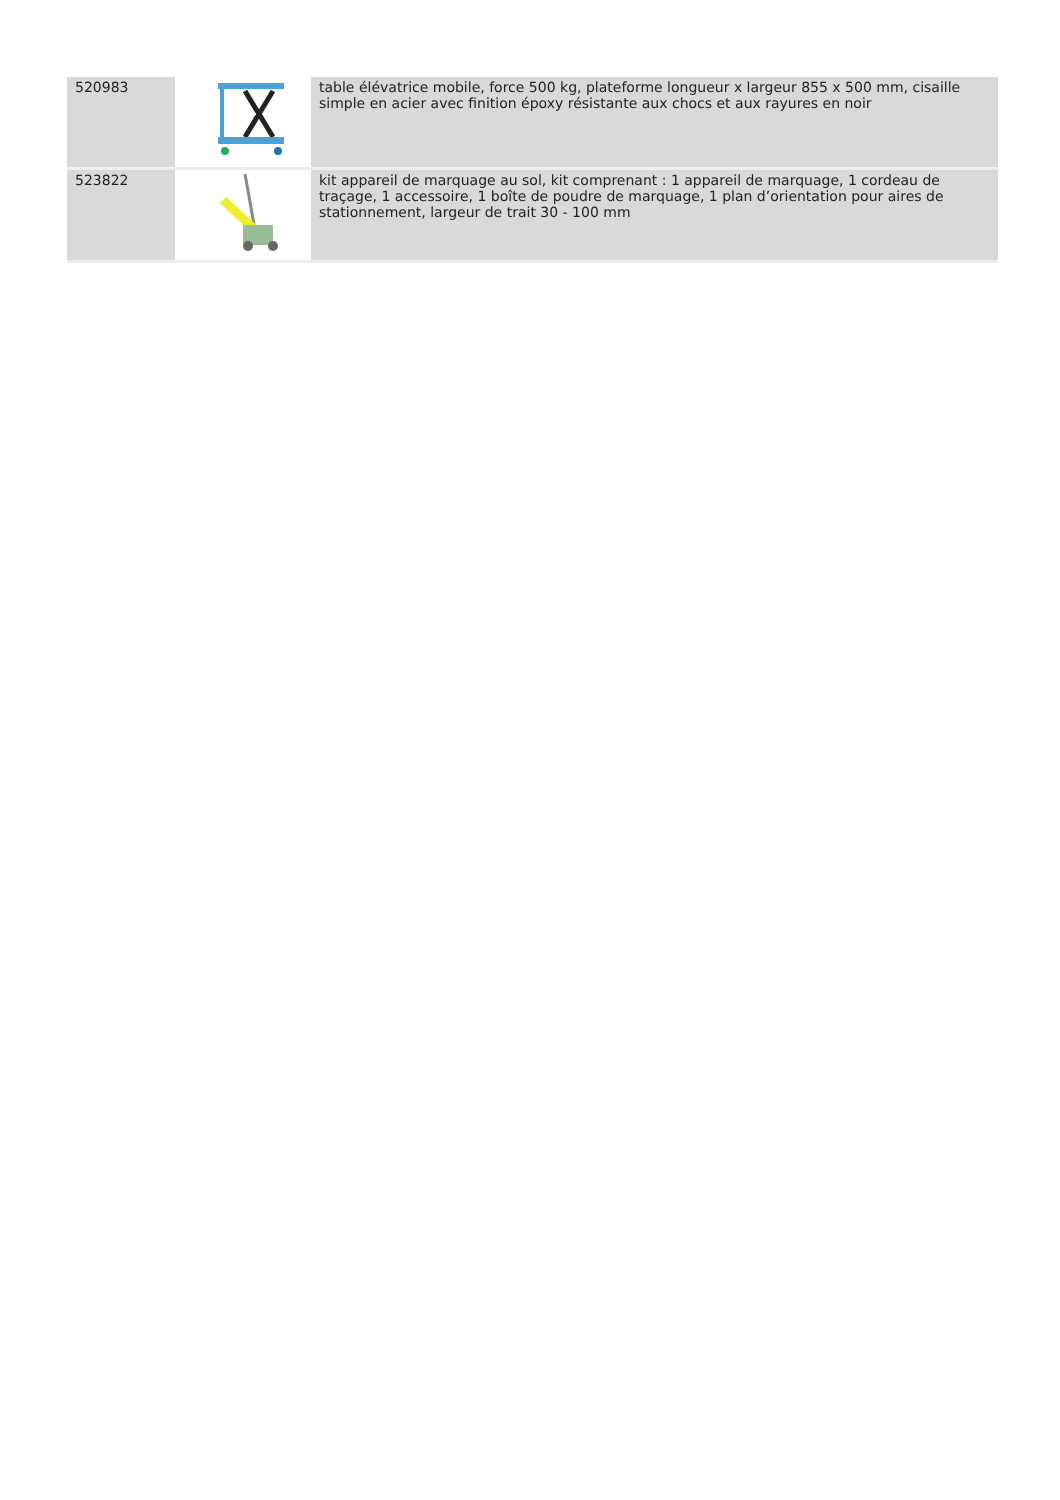| 520983 | | table élévatrice mobile, force 500 kg, plateforme longueur x largeur 855 x 500 mm, cisaille simple en acier avec finition époxy résistante aux chocs et aux rayures en noir |
| 523822 | | kit appareil de marquage au sol, kit comprenant : 1 appareil de marquage, 1 cordeau de traçage, 1 accessoire, 1 boîte de poudre de marquage, 1 plan d’orientation pour aires de stationnement, largeur de trait 30 - 100 mm |